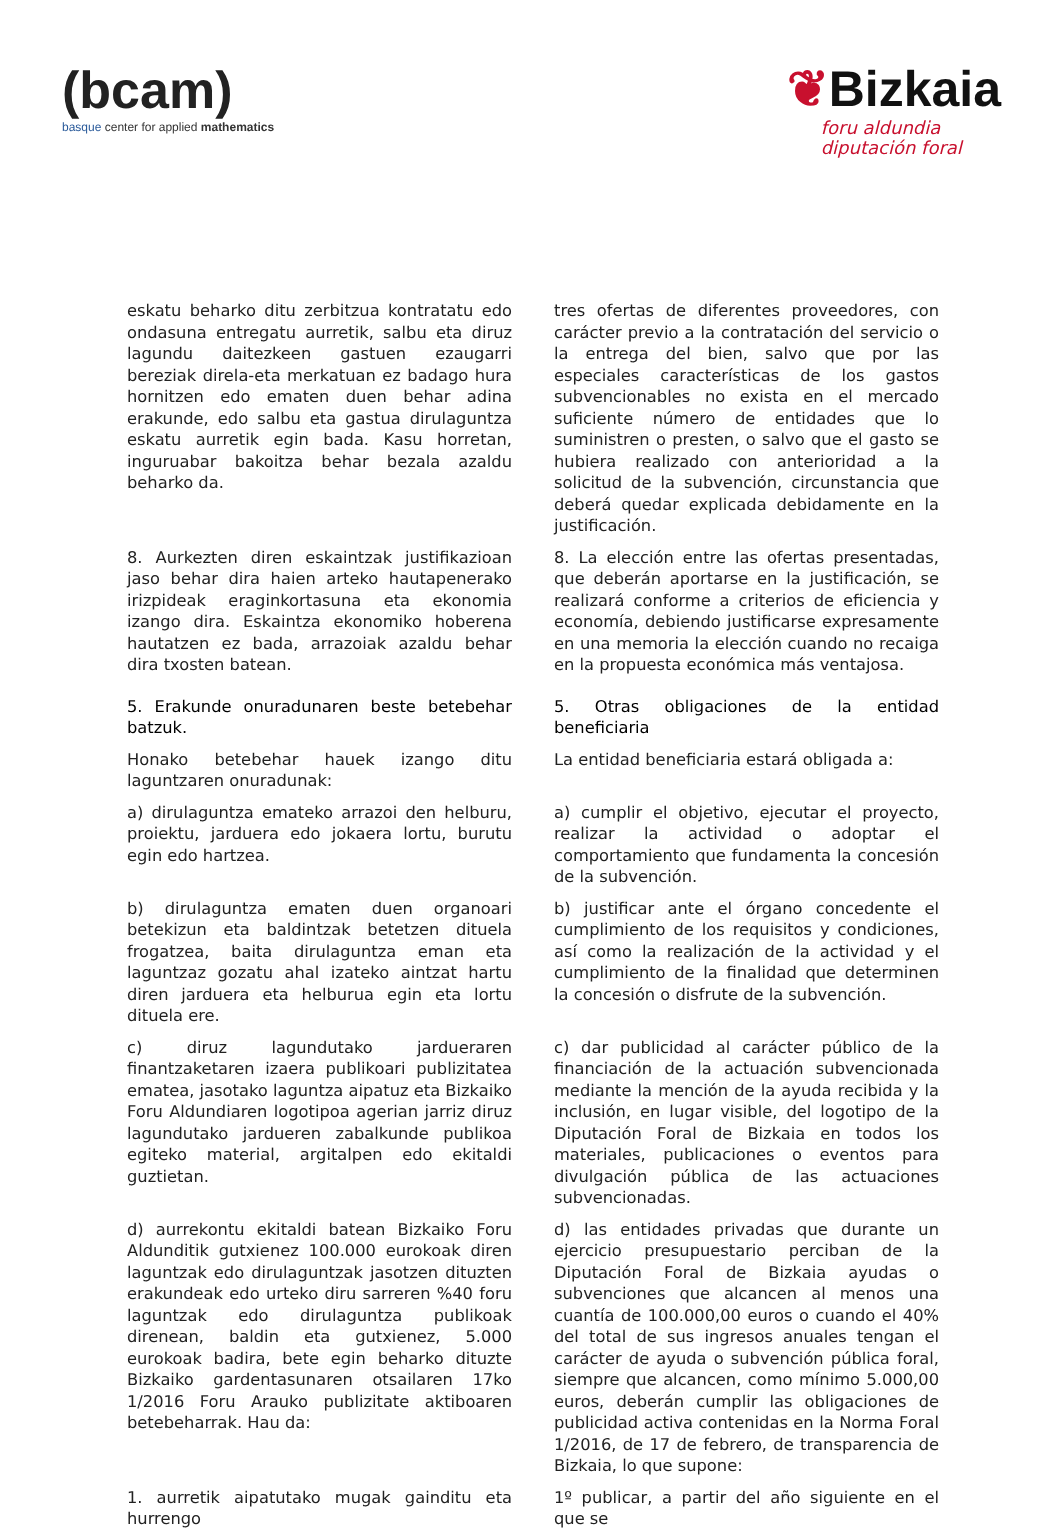(bcam)
basque center for applied mathematics
❦Bizkaia
foru aldundia
diputación foral
eskatu beharko ditu zerbitzua kontratatu edo ondasuna entregatu aurretik, salbu eta diruz lagundu daitezkeen gastuen ezaugarri bereziak direla-eta merkatuan ez badago hura hornitzen edo ematen duen behar adina erakunde, edo salbu eta gastua dirulaguntza eskatu aurretik egin bada. Kasu horretan, inguruabar bakoitza behar bezala azaldu beharko da.
tres ofertas de diferentes proveedores, con carácter previo a la contratación del servicio o la entrega del bien, salvo que por las especiales características de los gastos subvencionables no exista en el mercado suficiente número de entidades que lo suministren o presten, o salvo que el gasto se hubiera realizado con anterioridad a la solicitud de la subvención, circunstancia que deberá quedar explicada debidamente en la justificación.
8. Aurkezten diren eskaintzak justifikazioan jaso behar dira haien arteko hautapenerako irizpideak eraginkortasuna eta ekonomia izango dira. Eskaintza ekonomiko hoberena hautatzen ez bada, arrazoiak azaldu behar dira txosten batean.
8. La elección entre las ofertas presentadas, que deberán aportarse en la justificación, se realizará conforme a criterios de eficiencia y economía, debiendo justificarse expresamente en una memoria la elección cuando no recaiga en la propuesta económica más ventajosa.
5. Erakunde onuradunaren beste betebehar batzuk.
5. Otras obligaciones de la entidad beneficiaria
Honako betebehar hauek izango ditu laguntzaren onuradunak:
La entidad beneficiaria estará obligada a:
a) dirulaguntza emateko arrazoi den helburu, proiektu, jarduera edo jokaera lortu, burutu egin edo hartzea.
a) cumplir el objetivo, ejecutar el proyecto, realizar la actividad o adoptar el comportamiento que fundamenta la concesión de la subvención.
b) dirulaguntza ematen duen organoari betekizun eta baldintzak betetzen dituela frogatzea, baita dirulaguntza eman eta laguntzaz gozatu ahal izateko aintzat hartu diren jarduera eta helburua egin eta lortu dituela ere.
b) justificar ante el órgano concedente el cumplimiento de los requisitos y condiciones, así como la realización de la actividad y el cumplimiento de la finalidad que determinen la concesión o disfrute de la subvención.
c) diruz lagundutako jardueraren finantzaketaren izaera publikoari publizitatea ematea, jasotako laguntza aipatuz eta Bizkaiko Foru Aldundiaren logotipoa agerian jarriz diruz lagundutako jardueren zabalkunde publikoa egiteko material, argitalpen edo ekitaldi guztietan.
c) dar publicidad al carácter público de la financiación de la actuación subvencionada mediante la mención de la ayuda recibida y la inclusión, en lugar visible, del logotipo de la Diputación Foral de Bizkaia en todos los materiales, publicaciones o eventos para divulgación pública de las actuaciones subvencionadas.
d) aurrekontu ekitaldi batean Bizkaiko Foru Aldunditik gutxienez 100.000 eurokoak diren laguntzak edo dirulaguntzak jasotzen dituzten erakundeak edo urteko diru sarreren %40 foru laguntzak edo dirulaguntza publikoak direnean, baldin eta gutxienez, 5.000 eurokoak badira, bete egin beharko dituzte Bizkaiko gardentasunaren otsailaren 17ko 1/2016 Foru Arauko publizitate aktiboaren betebeharrak. Hau da:
d) las entidades privadas que durante un ejercicio presupuestario perciban de la Diputación Foral de Bizkaia ayudas o subvenciones que alcancen al menos una cuantía de 100.000,00 euros o cuando el 40% del total de sus ingresos anuales tengan el carácter de ayuda o subvención pública foral, siempre que alcancen, como mínimo 5.000,00 euros, deberán cumplir las obligaciones de publicidad activa contenidas en la Norma Foral 1/2016, de 17 de febrero, de transparencia de Bizkaia, lo que supone:
1. aurretik aipatutako mugak gainditu eta hurrengo
1º publicar, a partir del año siguiente en el que se